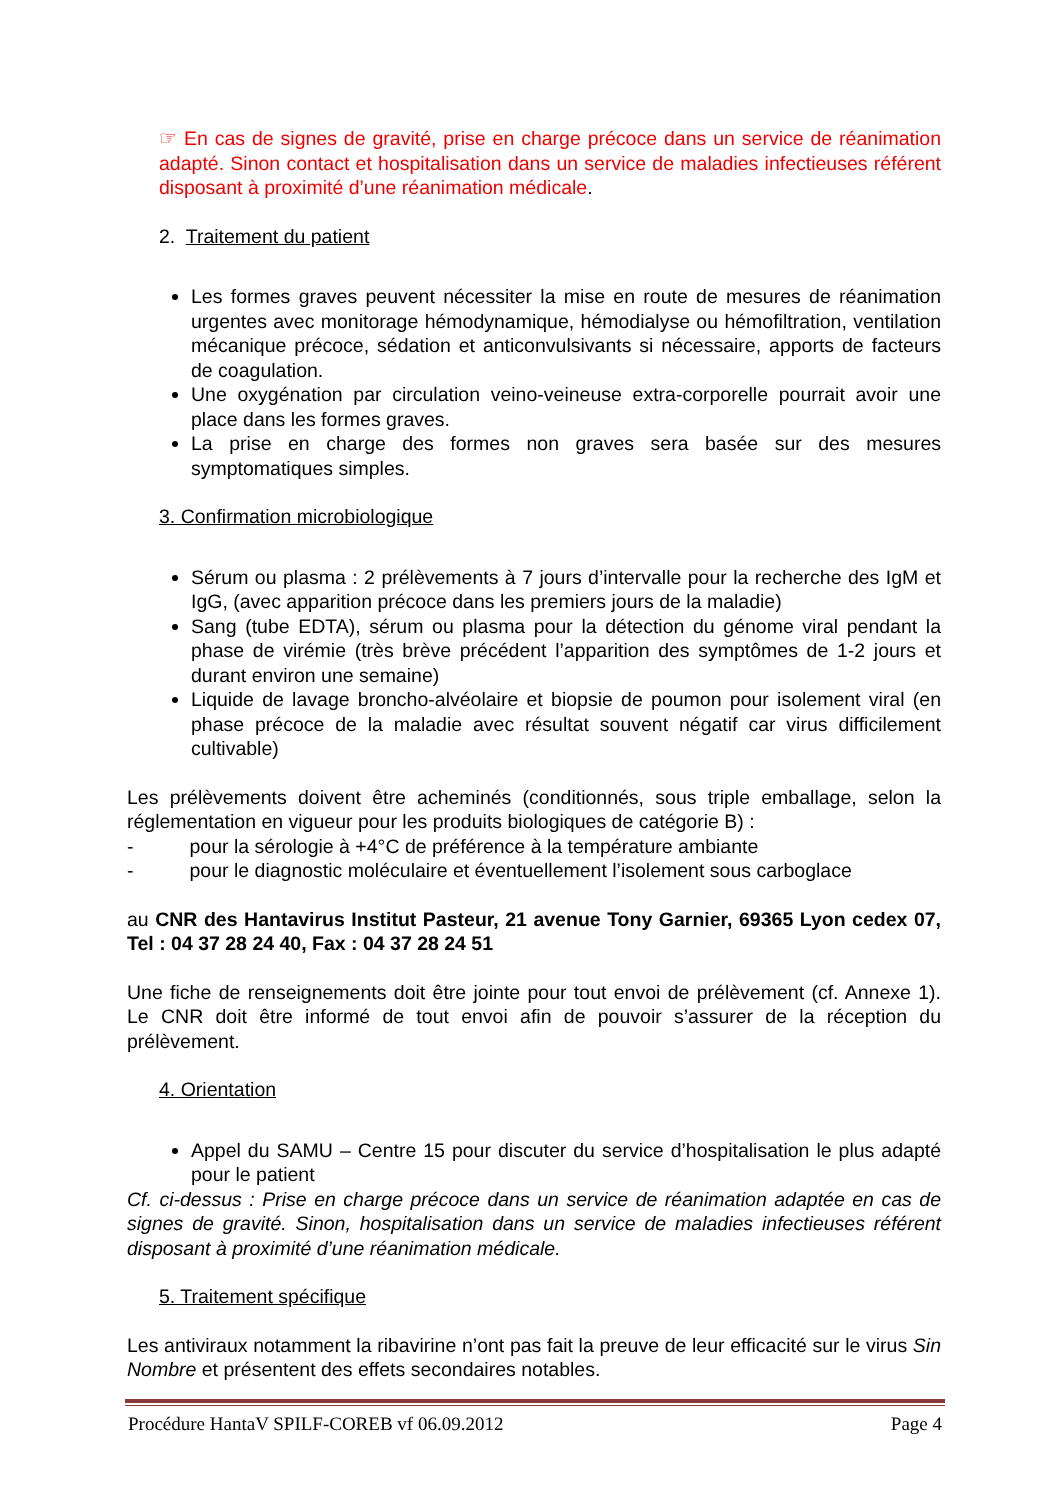☞ En cas de signes de gravité, prise en charge précoce dans un service de réanimation adapté. Sinon contact et hospitalisation dans un service de maladies infectieuses référent disposant à proximité d’une réanimation médicale.
2. Traitement du patient
Les formes graves peuvent nécessiter la mise en route de mesures de réanimation urgentes avec monitorage hémodynamique, hémodialyse ou hémofiltration, ventilation mécanique précoce, sédation et anticonvulsivants si nécessaire, apports de facteurs de coagulation.
Une oxygénation par circulation veino-veineuse extra-corporelle pourrait avoir une place dans les formes graves.
La prise en charge des formes non graves sera basée sur des mesures symptomatiques simples.
3. Confirmation microbiologique
Sérum ou plasma : 2 prélèvements à 7 jours d’intervalle pour la recherche des IgM et IgG, (avec apparition précoce dans les premiers jours de la maladie)
Sang (tube EDTA), sérum ou plasma pour la détection du génome viral pendant la phase de virémie (très brève précédent l’apparition des symptômes de 1-2 jours et durant environ une semaine)
Liquide de lavage broncho-alvéolaire et biopsie de poumon pour isolement viral (en phase précoce de la maladie avec résultat souvent négatif car virus difficilement cultivable)
Les prélèvements doivent être acheminés (conditionnés, sous triple emballage, selon la réglementation en vigueur pour les produits biologiques de catégorie B) :
- pour la sérologie à +4°C de préférence à la température ambiante
- pour le diagnostic moléculaire et éventuellement l’isolement sous carboglace
au CNR des Hantavirus Institut Pasteur, 21 avenue Tony Garnier, 69365 Lyon cedex 07, Tel : 04 37 28 24 40, Fax : 04 37 28 24 51
Une fiche de renseignements doit être jointe pour tout envoi de prélèvement (cf. Annexe 1). Le CNR doit être informé de tout envoi afin de pouvoir s’assurer de la réception du prélèvement.
4. Orientation
Appel du SAMU – Centre 15 pour discuter du service d’hospitalisation le plus adapté pour le patient
Cf. ci-dessus : Prise en charge précoce dans un service de réanimation adaptée en cas de signes de gravité. Sinon, hospitalisation dans un service de maladies infectieuses référent disposant à proximité d’une réanimation médicale.
5. Traitement spécifique
Les antiviraux notamment la ribavirine n’ont pas fait la preuve de leur efficacité sur le virus Sin Nombre et présentent des effets secondaires notables.
Procédure HantaV SPILF-COREB vf 06.09.2012 Page 4